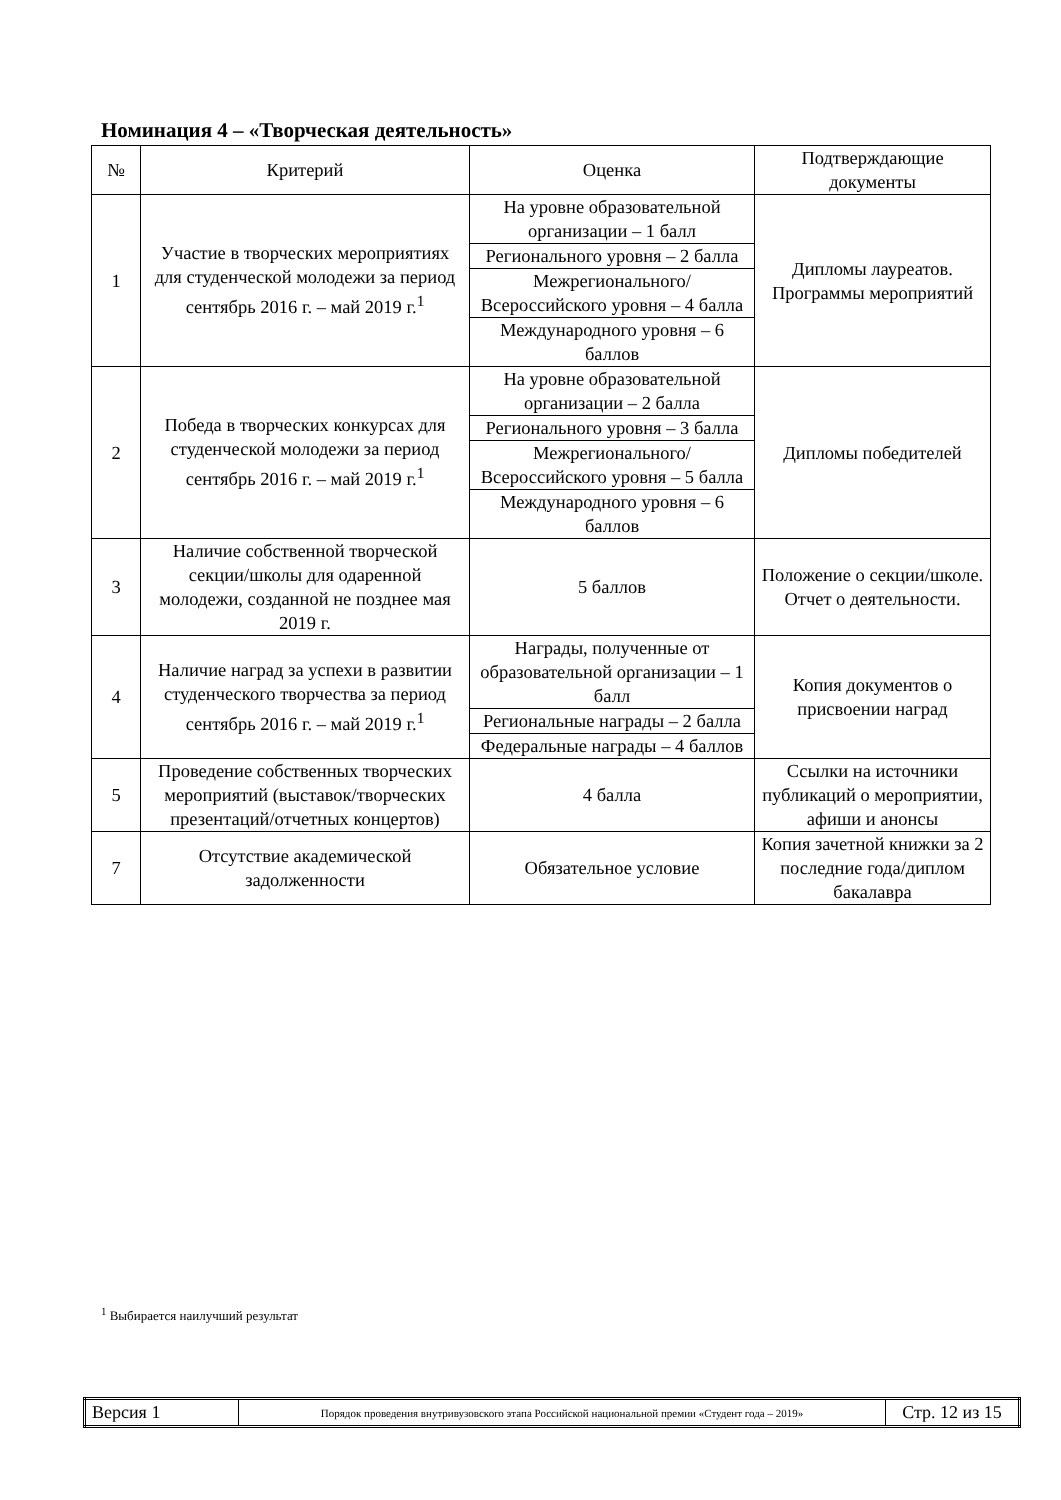Номинация 4 – «Творческая деятельность»
| № | Критерий | Оценка | Подтверждающие документы |
| 1 | Участие в творческих мероприятиях для студенческой молодежи за период сентябрь 2016 г. – май 2019 г.<sup>1</sup> | На уровне образовательной организации – 1 балл Регионального уровня – 2 балла Межрегионального/ Всероссийского уровня – 4 балла Международного уровня – 6 баллов | Дипломы лауреатов. Программы мероприятий |
| 2 | Победа в творческих конкурсах для студенческой молодежи за период сентябрь 2016 г. – май 2019 г.<sup>1</sup> | На уровне образовательной организации – 2 балла Регионального уровня – 3 балла Межрегионального/ Всероссийского уровня – 5 балла Международного уровня – 6 баллов | Дипломы победителей |
| 3 | Наличие собственной творческой секции/школы для одаренной молодежи, созданной не позднее мая 2019 г. | 5 баллов | Положение о секции/школе. Отчет о деятельности. |
| 4 | Наличие наград за успехи в развитии студенческого творчества за период сентябрь 2016 г. – май 2019 г.<sup>1</sup> | Награды, полученные от образовательной организации – 1 балл Региональные награды – 2 балла Федеральные награды – 4 баллов | Копия документов о присвоении наград |
| 5 | Проведение собственных творческих мероприятий (выставок/творческих презентаций/отчетных концертов) | 4 балла | Ссылки на источники публикаций о мероприятии, афиши и анонсы |
| 7 | Отсутствие академической задолженности | Обязательное условие | Копия зачетной книжки за 2 последние года/диплом бакалавра |
<sup>1</sup> Выбирается наилучший результат
| Версия 1 | Порядок проведения внутривузовского этапа Российской национальной премии «Студент года – 2019» | Стр. 12 из 15 |